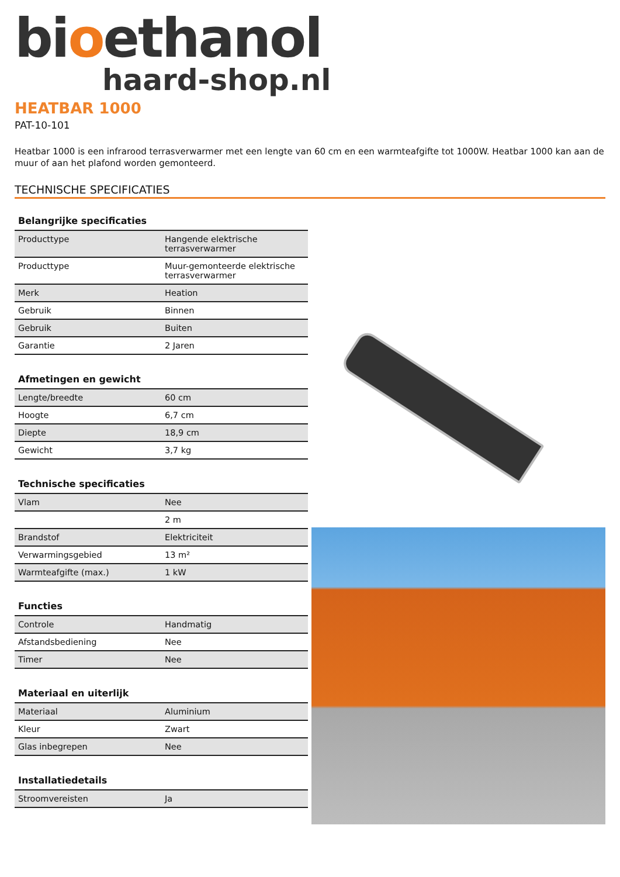bioethanol
haard-shop.nl
HEATBAR 1000
PAT-10-101
Heatbar 1000 is een infrarood terrasverwarmer met een lengte van 60 cm en een warmteafgifte tot 1000W. Heatbar 1000 kan aan de muur of aan het plafond worden gemonteerd.
TECHNISCHE SPECIFICATIES
Belangrijke specificaties
| Producttype | Hangende elektrische terrasverwarmer |
| Producttype | Muur-gemonteerde elektrische terrasverwarmer |
| Merk | Heation |
| Gebruik | Binnen |
| Gebruik | Buiten |
| Garantie | 2 Jaren |
Afmetingen en gewicht
| Lengte/breedte | 60 cm |
| Hoogte | 6,7 cm |
| Diepte | 18,9 cm |
| Gewicht | 3,7 kg |
Technische specificaties
| Vlam | Nee |
| | 2 m |
| Brandstof | Elektriciteit |
| Verwarmingsgebied | 13 m² |
| Warmteafgifte (max.) | 1 kW |
Functies
| Controle | Handmatig |
| Afstandsbediening | Nee |
| Timer | Nee |
Materiaal en uiterlijk
| Materiaal | Aluminium |
| Kleur | Zwart |
| Glas inbegrepen | Nee |
Installatiedetails
| Stroomvereisten | Ja |